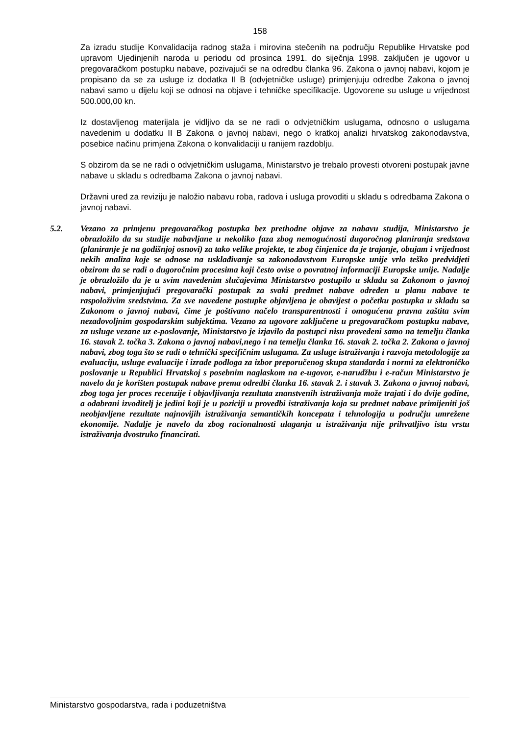158
Za izradu studije Konvalidacija radnog staža i mirovina stečenih na području Republike Hrvatske pod upravom Ujedinjenih naroda u periodu od prosinca 1991. do siječnja 1998. zaključen je ugovor u pregovaračkom postupku nabave, pozivajući se na odredbu članka 96. Zakona o javnoj nabavi, kojom je propisano da se za usluge iz dodatka II B (odvjetničke usluge) primjenjuju odredbe Zakona o javnoj nabavi samo u dijelu koji se odnosi na objave i tehničke specifikacije. Ugovorene su usluge u vrijednost 500.000,00 kn.
Iz dostavljenog materijala je vidljivo da se ne radi o odvjetničkim uslugama, odnosno o uslugama navedenim u dodatku II B Zakona o javnoj nabavi, nego o kratkoj analizi hrvatskog zakonodavstva, posebice načinu primjena Zakona o konvalidaciji u ranijem razdoblju.
S obzirom da se ne radi o odvjetničkim uslugama, Ministarstvo je trebalo provesti otvoreni postupak javne nabave u skladu s odredbama Zakona o javnoj nabavi.
Državni ured za reviziju je naložio nabavu roba, radova i usluga provoditi u skladu s odredbama Zakona o javnoj nabavi.
5.2. Vezano za primjenu pregovaračkog postupka bez prethodne objave za nabavu studija, Ministarstvo je obrazložilo da su studije nabavljane u nekoliko faza zbog nemogućnosti dugoročnog planiranja sredstava (planiranje je na godišnjoj osnovi) za tako velike projekte, te zbog činjenice da je trajanje, obujam i vrijednost nekih analiza koje se odnose na usklađivanje sa zakonodavstvom Europske unije vrlo teško predvidjeti obzirom da se radi o dugoročnim procesima koji često ovise o povratnoj informaciji Europske unije. Nadalje je obrazložilo da je u svim navedenim slučajevima Ministarstvo postupilo u skladu sa Zakonom o javnoj nabavi, primjenjujući pregovarački postupak za svaki predmet nabave određen u planu nabave te raspoloživim sredstvima. Za sve navedene postupke objavljena je obavijest o početku postupka u skladu sa Zakonom o javnoj nabavi, čime je poštivano načelo transparentnosti i omogućena pravna zaštita svim nezadovoljnim gospodarskim subjektima. Vezano za ugovore zaključene u pregovaračkom postupku nabave, za usluge vezane uz e-poslovanje, Ministarstvo je izjavilo da postupci nisu provedeni samo na temelju članka 16. stavak 2. točka 3. Zakona o javnoj nabavi,nego i na temelju članka 16. stavak 2. točka 2. Zakona o javnoj nabavi, zbog toga što se radi o tehnički specifičnim uslugama. Za usluge istraživanja i razvoja metodologije za evaluaciju, usluge evaluacije i izrade podloga za izbor preporučenog skupa standarda i normi za elektroničko poslovanje u Republici Hrvatskoj s posebnim naglaskom na e-ugovor, e-narudžbu i e-račun Ministarstvo je navelo da je korišten postupak nabave prema odredbi članka 16. stavak 2. i stavak 3. Zakona o javnoj nabavi, zbog toga jer proces recenzije i objavljivanja rezultata znanstvenih istraživanja može trajati i do dvije godine, a odabrani izvoditelj je jedini koji je u poziciji u provedbi istraživanja koja su predmet nabave primijeniti još neobjavljene rezultate najnovijih istraživanja semantičkih koncepata i tehnologija u području umrežene ekonomije. Nadalje je navelo da zbog racionalnosti ulaganja u istraživanja nije prihvatljivo istu vrstu istraživanja dvostruko financirati.
Ministarstvo gospodarstva, rada i poduzetništva